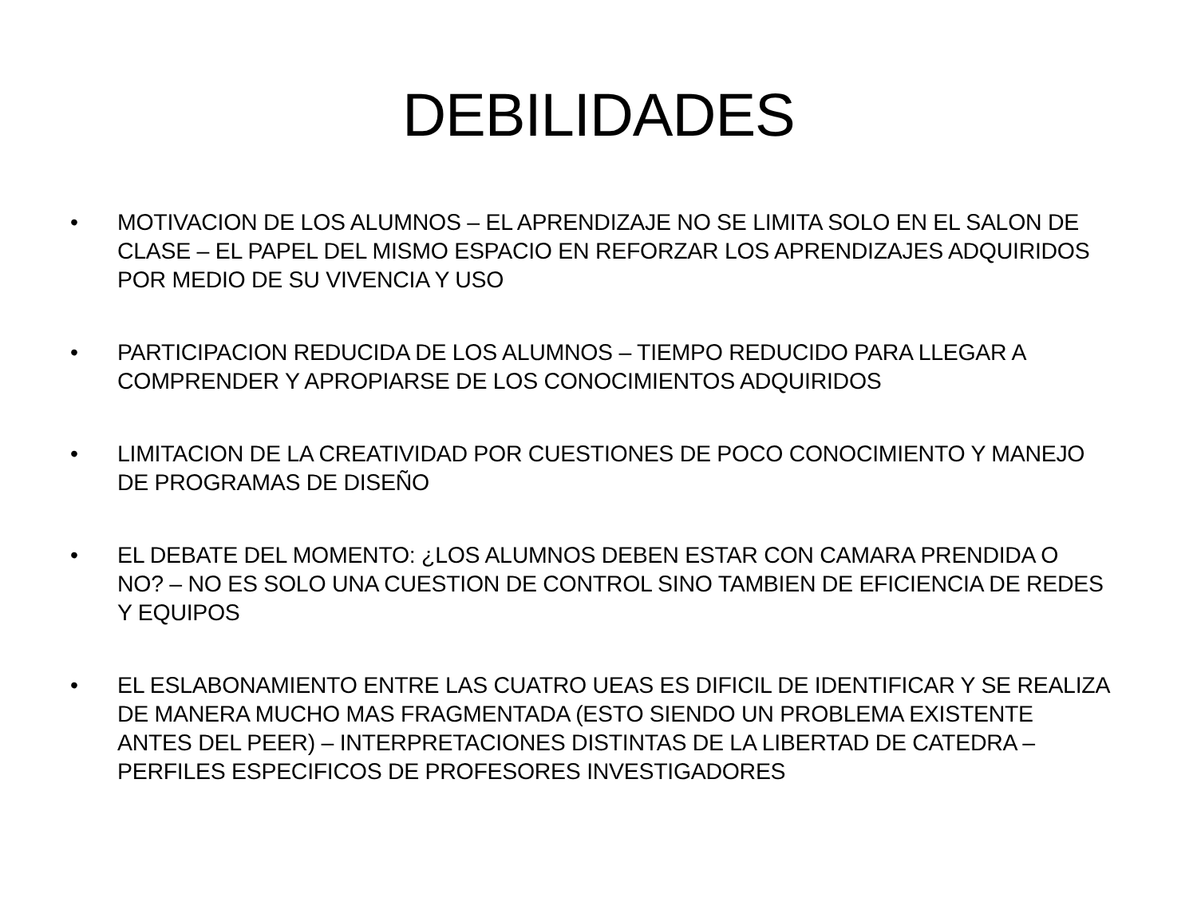DEBILIDADES
• MOTIVACION DE LOS ALUMNOS – EL APRENDIZAJE NO SE LIMITA SOLO EN EL SALON DE CLASE – EL PAPEL DEL MISMO ESPACIO EN REFORZAR LOS APRENDIZAJES ADQUIRIDOS POR MEDIO DE SU VIVENCIA Y USO
• PARTICIPACION REDUCIDA DE LOS ALUMNOS – TIEMPO REDUCIDO PARA LLEGAR A COMPRENDER Y APROPIARSE DE LOS CONOCIMIENTOS ADQUIRIDOS
• LIMITACION DE LA CREATIVIDAD POR CUESTIONES DE POCO CONOCIMIENTO Y MANEJO DE PROGRAMAS DE DISEÑO
• EL DEBATE DEL MOMENTO: ¿LOS ALUMNOS DEBEN ESTAR CON CAMARA PRENDIDA O NO? – NO ES SOLO UNA CUESTION DE CONTROL SINO TAMBIEN DE EFICIENCIA DE REDES Y EQUIPOS
• EL ESLABONAMIENTO ENTRE LAS CUATRO UEAS ES DIFICIL DE IDENTIFICAR Y SE REALIZA DE MANERA MUCHO MAS FRAGMENTADA (ESTO SIENDO UN PROBLEMA EXISTENTE ANTES DEL PEER) – INTERPRETACIONES DISTINTAS DE LA LIBERTAD DE CATEDRA – PERFILES ESPECIFICOS DE PROFESORES INVESTIGADORES